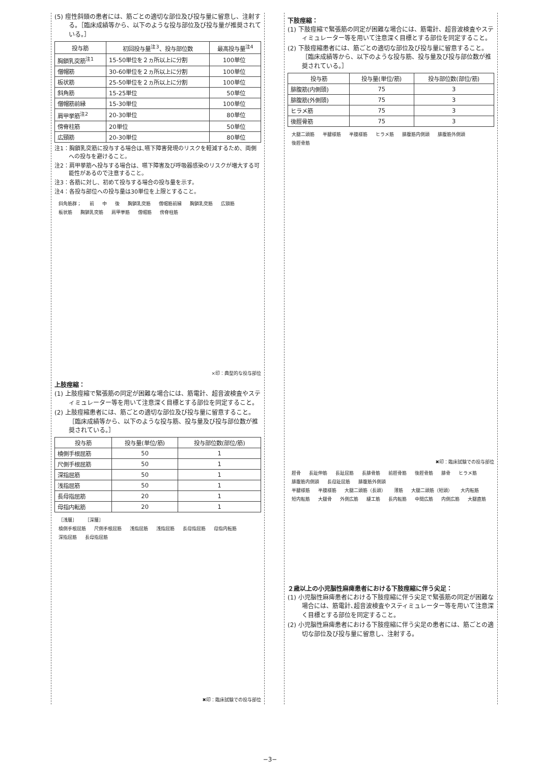(5) 痙性斜頸の患者には、筋ごとの適切な部位及び投与量に留意し、注射する。［臨床成績等から、以下のような投与部位及び投与量が推奨されている。］
| 投与筋 | 初回投与量<sup>注3</sup>、投与部位数 | 最高投与量<sup>注4</sup> |
| --- | --- | --- |
| 胸鎖乳突筋<sup>注1</sup> | 15-50単位を２ヵ所以上に分割 | 100単位 |
| 僧帽筋 | 30-60単位を２ヵ所以上に分割 | 100単位 |
| 板状筋 | 25-50単位を２ヵ所以上に分割 | 100単位 |
| 斜角筋 | 15-25単位 | 50単位 |
| 僧帽筋前縁 | 15-30単位 | 100単位 |
| 肩甲挙筋<sup>注2</sup> | 20-30単位 | 80単位 |
| 傍脊柱筋 | 20単位 | 50単位 |
| 広頸筋 | 20-30単位 | 80単位 |
注1：胸鎖乳突筋に投与する場合は､嚥下障害発現のリスクを軽減するため、両側への投与を避けること。
注2：肩甲挙筋へ投与する場合は、嚥下障害及び呼吸器感染のリスクが増大する可能性があるので注意すること。
注3：各筋に対し、初めて投与する場合の投与量を示す。
注4：各投与部位への投与量は30単位を上限とすること。
斜角筋群； 前 中 後 胸鎖乳突筋 僧帽筋前縁 胸鎖乳突筋 広頸筋
板状筋 胸鎖乳突筋 肩甲挙筋 僧帽筋 傍脊柱筋
×印：典型的な投与部位
上肢痙縮：
(1) 上肢痙縮で緊張筋の同定が困難な場合には、筋電計、超音波検査やスティミュレーター等を用いて注意深く目標とする部位を同定すること。
(2) 上肢痙縮患者には、筋ごとの適切な部位及び投与量に留意すること。［臨床成績等から、以下のような投与筋、投与量及び投与部位数が推奨されている。］
| 投与筋 | 投与量(単位/筋) | 投与部位数(部位/筋) |
| --- | --- | --- |
| 橈側手根屈筋 | 50 | 1 |
| 尺側手根屈筋 | 50 | 1 |
| 深指屈筋 | 50 | 1 |
| 浅指屈筋 | 50 | 1 |
| 長母指屈筋 | 20 | 1 |
| 母指内転筋 | 20 | 1 |
［浅層］ ［深層］
橈側手根屈筋 尺側手根屈筋 浅指屈筋 浅指屈筋 長母指屈筋 母指内転筋 深指屈筋 長母指屈筋
✖印：臨床試験での投与部位
下肢痙縮：
(1) 下肢痙縮で緊張筋の同定が困難な場合には、筋電計、超音波検査やスティミュレーター等を用いて注意深く目標とする部位を同定すること。
(2) 下肢痙縮患者には、筋ごとの適切な部位及び投与量に留意すること。［臨床成績等から、以下のような投与筋、投与量及び投与部位数が推奨されている。］
| 投与筋 | 投与量(単位/筋) | 投与部位数(部位/筋) |
| --- | --- | --- |
| 腓腹筋(内側頭) | 75 | 3 |
| 腓腹筋(外側頭) | 75 | 3 |
| ヒラメ筋 | 75 | 3 |
| 後脛骨筋 | 75 | 3 |
大腿二頭筋 半腱様筋 半膜様筋 ヒラメ筋 腓腹筋内側頭 腓腹筋外側頭 後脛骨筋
✖印：臨床試験での投与部位
脛骨 長趾伸筋 長趾屈筋 長腓骨筋 前脛骨筋 後脛骨筋 腓骨 ヒラメ筋 腓腹筋内側頭 長母趾屈筋 腓腹筋外側頭
半腱様筋 半膜様筋 大腿二頭筋（長頭） 薄筋 大腿二頭筋（短頭） 大内転筋 短内転筋 大腿骨 外側広筋 縫工筋 長内転筋 中間広筋 内側広筋 大腿直筋
２歳以上の小児脳性麻痺患者における下肢痙縮に伴う尖足：
(1) 小児脳性麻痺患者における下肢痙縮に伴う尖足で緊張筋の同定が困難な場合には、筋電計､超音波検査やスティミュレーター等を用いて注意深く目標とする部位を同定すること。
(2) 小児脳性麻痺患者における下肢痙縮に伴う尖足の患者には、筋ごとの適切な部位及び投与量に留意し、注射する。
−3−